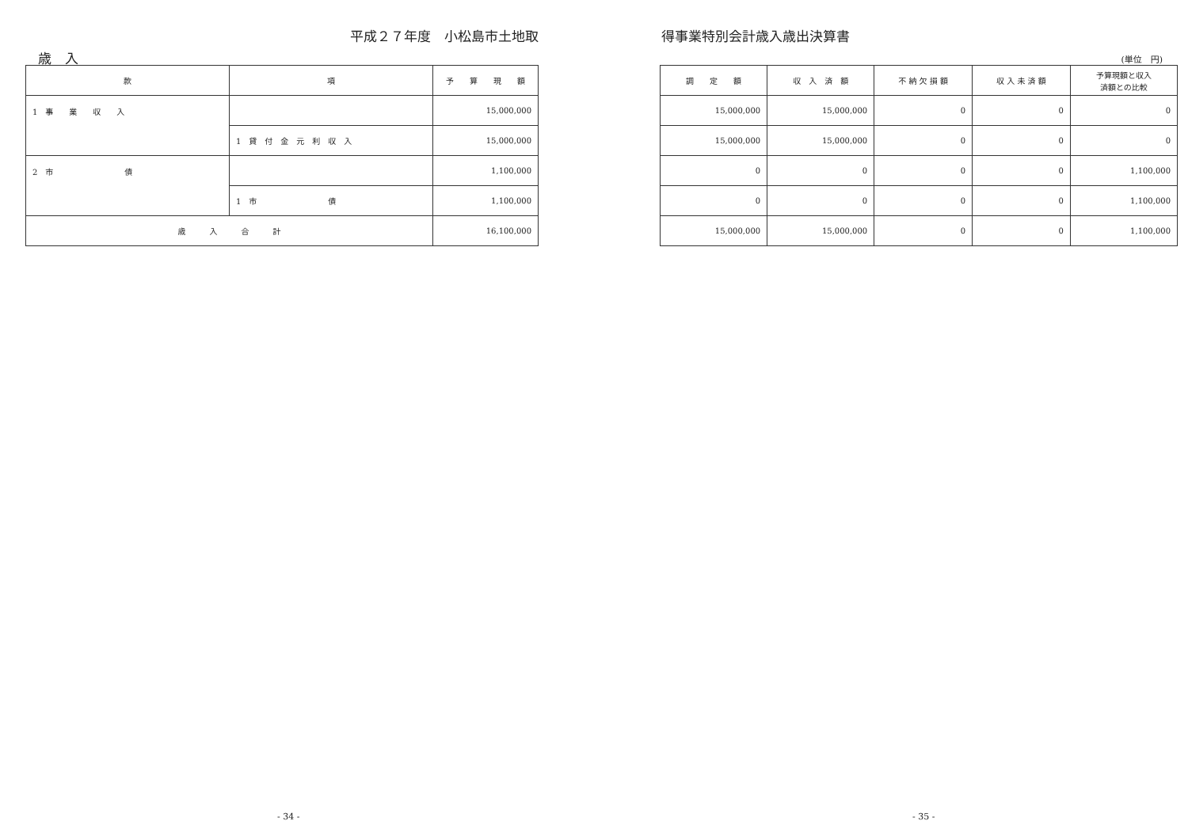平成２７年度　小松島市土地取 得事業特別会計歳入歳出決算書
歳　入
(単位　円)
| 款 | 項 | 予 算 現 額 |
| --- | --- | --- |
| 1 事 業 収 入 | | 15,000,000 |
| | 1 貸 付 金 元 利 収 入 | 15,000,000 |
| 2 市 債 | | 1,100,000 |
| | 1 市 債 | 1,100,000 |
| 歳 入 合 計 | | 16,100,000 |
| 調 定 額 | 収 入 済 額 | 不 納 欠 損 額 | 収 入 未 済 額 | 予算現額と収入 済額との比較 |
| --- | --- | --- | --- | --- |
| 15,000,000 | 15,000,000 | 0 | 0 | 0 |
| 15,000,000 | 15,000,000 | 0 | 0 | 0 |
| 0 | 0 | 0 | 0 | 1,100,000 |
| 0 | 0 | 0 | 0 | 1,100,000 |
| 15,000,000 | 15,000,000 | 0 | 0 | 1,100,000 |
- 34 - - 35 -